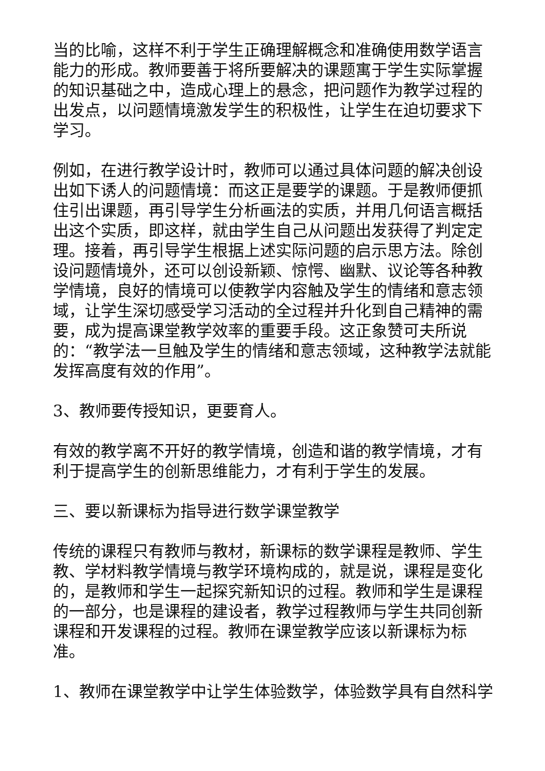当的比喻，这样不利于学生正确理解概念和准确使用数学语言能力的形成。教师要善于将所要解决的课题寓于学生实际掌握的知识基础之中，造成心理上的悬念，把问题作为教学过程的出发点，以问题情境激发学生的积极性，让学生在迫切要求下学习。
例如，在进行教学设计时，教师可以通过具体问题的解决创设出如下诱人的问题情境：而这正是要学的课题。于是教师便抓住引出课题，再引导学生分析画法的实质，并用几何语言概括出这个实质，即这样，就由学生自己从问题出发获得了判定定理。接着，再引导学生根据上述实际问题的启示思方法。除创设问题情境外，还可以创设新颖、惊愕、幽默、议论等各种教学情境，良好的情境可以使教学内容触及学生的情绪和意志领域，让学生深切感受学习活动的全过程并升化到自己精神的需要，成为提高课堂教学效率的重要手段。这正象赞可夫所说的：“教学法一旦触及学生的情绪和意志领域，这种教学法就能发挥高度有效的作用”。
3、教师要传授知识，更要育人。
有效的教学离不开好的教学情境，创造和谐的教学情境，才有利于提高学生的创新思维能力，才有利于学生的发展。
三、要以新课标为指导进行数学课堂教学
传统的课程只有教师与教材，新课标的数学课程是教师、学生教、学材料教学情境与教学环境构成的，就是说，课程是变化的，是教师和学生一起探究新知识的过程。教师和学生是课程的一部分，也是课程的建设者，教学过程教师与学生共同创新课程和开发课程的过程。教师在课堂教学应该以新课标为标准。
1、教师在课堂教学中让学生体验数学，体验数学具有自然科学